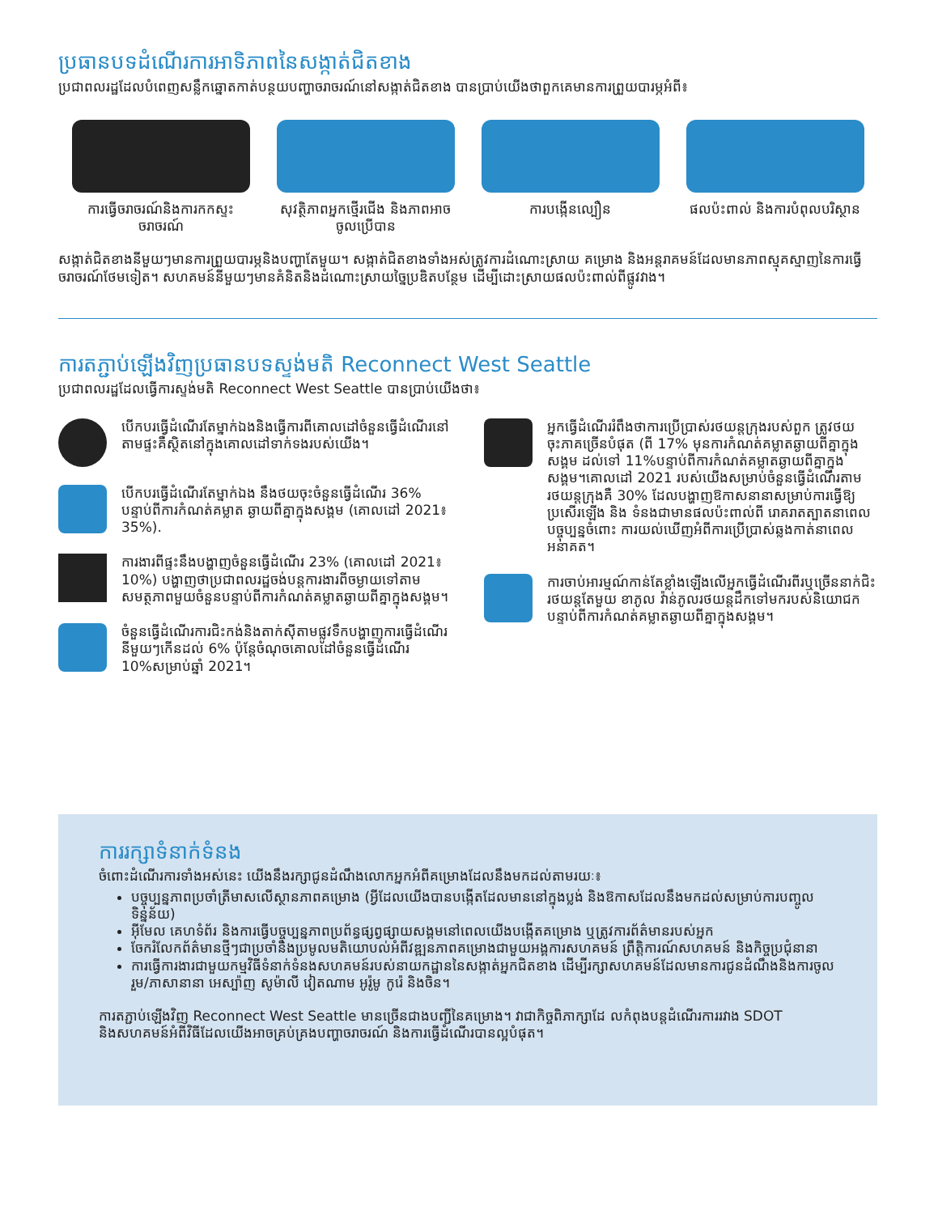ប្រធានបទដំណើរការអាទិភាពនៃសង្កាត់ជិតខាង
ប្រជាពលរដ្ឋដែលបំពេញសន្លឹកឆ្នោតកាត់បន្ថយបញ្ហាចរាចរណ៍នៅសង្កាត់ជិតខាង បានប្រាប់យើងថាពួកគេមានការព្រួយបារម្ភអំពី៖
ការធ្វើចរាចរណ៍និងការកកស្ទះចរាចរណ៍
សុវត្ថិភាពអ្នកថ្មើរជើង និងភាពអាចចូលប្រើបាន
ការបង្កើនល្បឿន ផលប៉ះពាល់ និងការបំពុលបរិស្ថាន
សង្កាត់ជិតខាងនីមួយៗមានការព្រួយបារម្ភនិងបញ្ហាតែមួយ។ សង្កាត់ជិតខាងទាំងអស់ត្រូវការដំណោះស្រាយ គម្រោង និងអន្តរាគមន៍ដែលមានភាពស្មុគស្មាញនៃការធ្វើចរាចរណ៍ថែមទៀត។ សហគមន៍នីមួយៗមានគំនិតនិងដំណោះស្រាយច្នៃប្រឌិតបន្ថែម ដើម្បីដោះស្រាយផលប៉ះពាល់ពីផ្លូវវាង។
ការតភ្ជាប់ឡើងវិញប្រធានបទស្ទង់មតិ Reconnect West Seattle
ប្រជាពលរដ្ឋដែលធ្វើការស្ទង់មតិ Reconnect West Seattle បានប្រាប់យើងថា៖
បើកបរធ្វើដំណើរតែម្នាក់ឯងនិងធ្វើការពីគោលដៅចំនួនធ្វើដំណើរនៅតាមផ្ទះគឺស្ថិតនៅក្នុងគោលដៅទាក់ទងរបស់យើង។
បើកបរធ្វើដំណើរតែម្នាក់ឯង នឹងថយចុះចំនួនធ្វើដំណើរ 36% បន្ទាប់ពីការកំណត់គម្លាត ឆ្ងាយពីគ្នាក្នុងសង្គម (គោលដៅ 2021៖ 35%).
ការងារពីផ្ទះនឹងបង្ហាញចំនួនធ្វើដំណើរ 23% (គោលដៅ 2021៖ 10%) បង្ហាញថាប្រជាពលរដ្ឋចង់បន្តការងារពីចម្ងាយទៅតាមសមត្ថភាពមួយចំនួនបន្ទាប់ពីការកំណត់គម្លាតឆ្ងាយពីគ្នាក្នុងសង្គម។
ចំនួនធ្វើដំណើរការជិះកង់និងតាក់ស៊ីតាមផ្លូវទឹកបង្ហាញការធ្វើដំណើរនីមួយៗកើនដល់ 6% ប៉ុន្តែចំណុចគោលដៅចំនួនធ្វើដំណើរ 10%សម្រាប់ឆ្នាំ 2021។
អ្នកធ្វើដំណើររំពឹងថាការប្រើប្រាស់រថយន្តក្រុងរបស់ពួក ត្រូវថយចុះភាគច្រើនបំផុត (ពី 17% មុនការកំណត់គម្លាតឆ្ងាយពីគ្នាក្នុងសង្គម ដល់ទៅ 11%បន្ទាប់ពីការកំណត់គម្លាតឆ្ងាយពីគ្នាក្នុងសង្គម។គោលដៅ 2021 របស់យើងសម្រាប់ចំនួនធ្វើដំណើរតាមរថយន្តក្រុងគឺ 30% ដែលបង្ហាញឱកាសនានាសម្រាប់ការធ្វើឱ្យប្រសើរឡើង និង ទំនងជាមានផលប៉ះពាល់ពី រោគរាតត្បាតនាពេលបច្ចុប្បន្នចំពោះ ការយល់ឃើញអំពីការប្រើប្រាស់ឆ្លងកាត់នាពេលអនាគត។
ការចាប់អារម្មណ៍កាន់តែខ្លាំងឡើងលើអ្នកធ្វើដំណើរពីរឬច្រើននាក់ជិះរថយន្តតែមួយ ខាភូល វ៉ាន់ភូលរថយន្តដឹកទៅមករបស់និយោជកបន្ទាប់ពីការកំណត់គម្លាតឆ្ងាយពីគ្នាក្នុងសង្គម។
ការរក្សាទំនាក់ទំនង
ចំពោះដំណើរការទាំងអស់នេះ យើងនឹងរក្សាជូនដំណឹងលោកអ្នកអំពីគម្រោងដែលនឹងមកដល់តាមរយៈ៖
បច្ចុប្បន្នភាពប្រចាំត្រីមាសលើស្ថានភាពគម្រោង (អ្វីដែលយើងបានបង្កើតដែលមាននៅក្នុងប្លង់ និងឱកាសដែលនឹងមកដល់សម្រាប់ការបញ្ចូលទិន្នន័យ)
អ៊ីមែល គេហទំព័រ និងការធ្វើបច្ចុប្បន្នភាពប្រព័ន្ធផ្សព្វផ្សាយសង្គមនៅពេលយើងបង្កើតគម្រោង ឬត្រូវការព័ត៌មានរបស់អ្នក
ចែករំលែកព័ត៌មានថ្មីៗជាប្រចាំនិងប្រមូលមតិយោបល់អំពីវឌ្ឍនភាពគម្រោងជាមួយអង្គការសហគមន៍ ព្រឹត្តិការណ៍សហគមន៍ និងកិច្ចប្រជុំនានា
ការធ្វើការងារជាមួយកម្មវិធីទំនាក់ទំនងសហគមន៍របស់នាយកដ្ឋាននៃសង្កាត់អ្នកជិតខាង ដើម្បីរក្សាសហគមន៍ដែលមានការជូនដំណឹងនិងការចូលរួម/ភាសានានា អេស្ប៉ាញ សូម៉ាលី វៀតណាម អូរ៉ូមូ កូរ៉េ និងចិន។
ការតភ្ជាប់ឡើងវិញ Reconnect West Seattle មានច្រើនជាងបញ្ជីនៃគម្រោង។ វាជាកិច្ចពិភាក្សាដែ លកំពុងបន្តដំណើរការរវាង SDOT និងសហគមន៍អំពីវិធីដែលយើងអាចគ្រប់គ្រងបញ្ហាចរាចរណ៍ និងការធ្វើដំណើរបានល្អបំផុត។